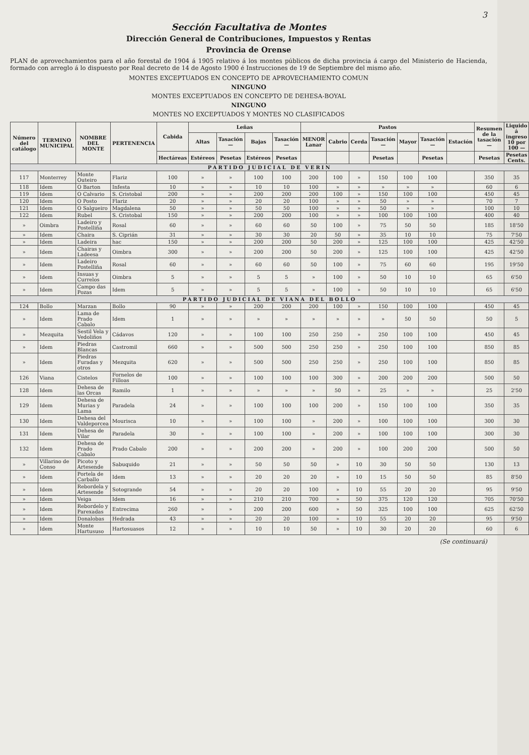3
Sección Facultativa de Montes
Dirección General de Contribuciones, Impuestos y Rentas
Provincia de Orense
PLAN de aprovechamientos para el año forestal de 1904 á 1905 relativo á los montes públicos de dicha provincia á cargo del Ministerio de Hacienda, formado con arreglo á lo dispuesto por Real decreto de 14 de Agosto 1900 é Instrucciones de 19 de Septiembre del mismo año.
MONTES EXCEPTUADOS EN CONCEPTO DE APROVECHAMIENTO COMUN
NINGUNO
MONTES EXCEPTUADOS EN CONCEPTO DE DEHESA-BOYAL
NINGUNO
MONTES NO EXCEPTUADOS Y MONTES NO CLASIFICADOS
| Número del catálogo | TERMINO MUNICIPAL | NOMBRE DEL MONTE | PERTENENCIA | Cabida | Leñas | | | | Pastos | | | | | | | Resumen de la tasación — | Liquido á ingreso 10 por 100 — |
| --- | --- | --- | --- | --- | --- | --- | --- | --- | --- | --- | --- | --- | --- | --- | --- | --- | --- |
| | | | | | Altas | Tasación — | Bajas | Tasación — | MENOR Lanar | Cabrio | Cerda | Tasación — | Mayor | Tasación — | Estación | | |
| | | | | Hectáreas | Estéreos | Pesetas | Estéreos | Pesetas | | | | Pesetas | | Pesetas | | Pesetas | Pesetas Cents. |
| PARTIDO JUDICIAL DE VERIN | | | | | | | | | | | | | | | | | |
| 117 | Monterrey | Monte Outeiro | Flariz | 100 | » | » | 100 | 100 | 200 | 100 | » | 150 | 100 | 100 | | 350 | 35 |
| 118 | Idem | O Barton | Infesta | 10 | » | » | 10 | 10 | 100 | » | » | » | » | » | | 60 | 6 |
| 119 | Idem | O Calvario | S. Cristobal | 200 | » | » | 200 | 200 | 200 | 100 | » | 150 | 100 | 100 | | 450 | 45 |
| 120 | Idem | O Posto | Flariz | 20 | » | » | 20 | 20 | 100 | » | » | 50 | » | » | | 70 | 7 |
| 121 | Idem | O Salgueiro | Magdalena | 50 | » | » | 50 | 50 | 100 | » | » | 50 | » | » | | 100 | 10 |
| 122 | Idem | Rubel | S. Cristobal | 150 | » | » | 200 | 200 | 100 | » | » | 100 | 100 | 100 | | 400 | 40 |
| » | Oimbra | Ladeiro y Postelliña | Rosal | 60 | » | » | 60 | 60 | 50 | 100 | » | 75 | 50 | 50 | | 185 | 18'50 |
| » | Idem | Chaira | S. Ciprián | 31 | » | » | 30 | 30 | 20 | 50 | » | 35 | 10 | 10 | | 75 | 7'50 |
| » | Idem | Ladeira | hac | 150 | » | » | 200 | 200 | 50 | 200 | » | 125 | 100 | 100 | | 425 | 42'50 |
| » | Idem | Chairas y Ladeesa | Oimbra | 300 | » | » | 200 | 200 | 50 | 200 | » | 125 | 100 | 100 | | 425 | 42'50 |
| » | Idem | Ladeiro Postelliña | Rosal | 60 | » | » | 60 | 60 | 50 | 100 | » | 75 | 60 | 60 | | 195 | 19'50 |
| » | Idem | Insuas y Currelos | Oimbra | 5 | » | » | 5 | 5 | » | 100 | » | 50 | 10 | 10 | | 65 | 6'50 |
| » | Idem | Campo das Pozas | Idem | 5 | » | » | 5 | 5 | » | 100 | » | 50 | 10 | 10 | | 65 | 6'50 |
| PARTIDO JUDICIAL DE VIANA DEL BOLLO | | | | | | | | | | | | | | | | | |
| 124 | Bollo | Marzan | Bollo | 90 | » | » | 200 | 200 | 200 | 100 | » | 150 | 100 | 100 | | 450 | 45 |
| » | Idem | Lama de Prado Cabalo | Idem | 1 | » | » | » | » | » | » | » | » | 50 | 50 | | 50 | 5 |
| » | Mezquita | Sestil Vela y Vedoliños | Cádavos | 120 | » | » | 100 | 100 | 250 | 250 | » | 250 | 100 | 100 | | 450 | 45 |
| » | Idem | Piedras Blancas | Castromil | 660 | » | » | 500 | 500 | 250 | 250 | » | 250 | 100 | 100 | | 850 | 85 |
| » | Idem | Piedras Furadas y otros | Mezquita | 620 | » | » | 500 | 500 | 250 | 250 | » | 250 | 100 | 100 | | 850 | 85 |
| 126 | Viana | Cistelos | Fornelos de Filloas | 100 | » | » | 100 | 100 | 100 | 300 | » | 200 | 200 | 200 | | 500 | 50 |
| 128 | Idem | Dehesa de las Orcas | Ramilo | 1 | » | » | » | » | » | 50 | » | 25 | » | » | | 25 | 2'50 |
| 129 | Idem | Dehesa de Murias y Lama | Paradela | 24 | » | » | 100 | 100 | 100 | 200 | » | 150 | 100 | 100 | | 350 | 35 |
| 130 | Idem | Dehesa del Valdeporcea | Mourisca | 10 | » | » | 100 | 100 | » | 200 | » | 100 | 100 | 100 | | 300 | 30 |
| 131 | Idem | Dehesa de Vilar | Paradela | 30 | » | » | 100 | 100 | » | 200 | » | 100 | 100 | 100 | | 300 | 30 |
| 132 | Idem | Dehesa de Prado Cabalo | Prado Cabalo | 200 | » | » | 200 | 200 | » | 200 | » | 100 | 200 | 200 | | 500 | 50 |
| » | Villarino de Conso | Picoto y Artesende | Sabuquido | 21 | » | » | 50 | 50 | 50 | » | 10 | 30 | 50 | 50 | | 130 | 13 |
| » | Idem | Portela de Carballo | Idem | 13 | » | » | 20 | 20 | 20 | » | 10 | 15 | 50 | 50 | | 85 | 8'50 |
| » | Idem | Rebordela y Artesende | Sotogrande | 54 | » | » | 20 | 20 | 100 | » | 10 | 55 | 20 | 20 | | 95 | 9'50 |
| » | Idem | Veiga | Idem | 16 | » | » | 210 | 210 | 700 | » | 50 | 375 | 120 | 120 | | 705 | 70'50 |
| » | Idem | Rebordelo y Parexadas | Entrecima | 260 | » | » | 200 | 200 | 600 | » | 50 | 325 | 100 | 100 | | 625 | 62'50 |
| » | Idem | Donalobas | Hedrada | 43 | » | » | 20 | 20 | 100 | » | 10 | 55 | 20 | 20 | | 95 | 9'50 |
| » | Idem | Monte Hartususo | Hartosuasos | 12 | » | » | 10 | 10 | 50 | » | 10 | 30 | 20 | 20 | | 60 | 6 |
(Se continuará)